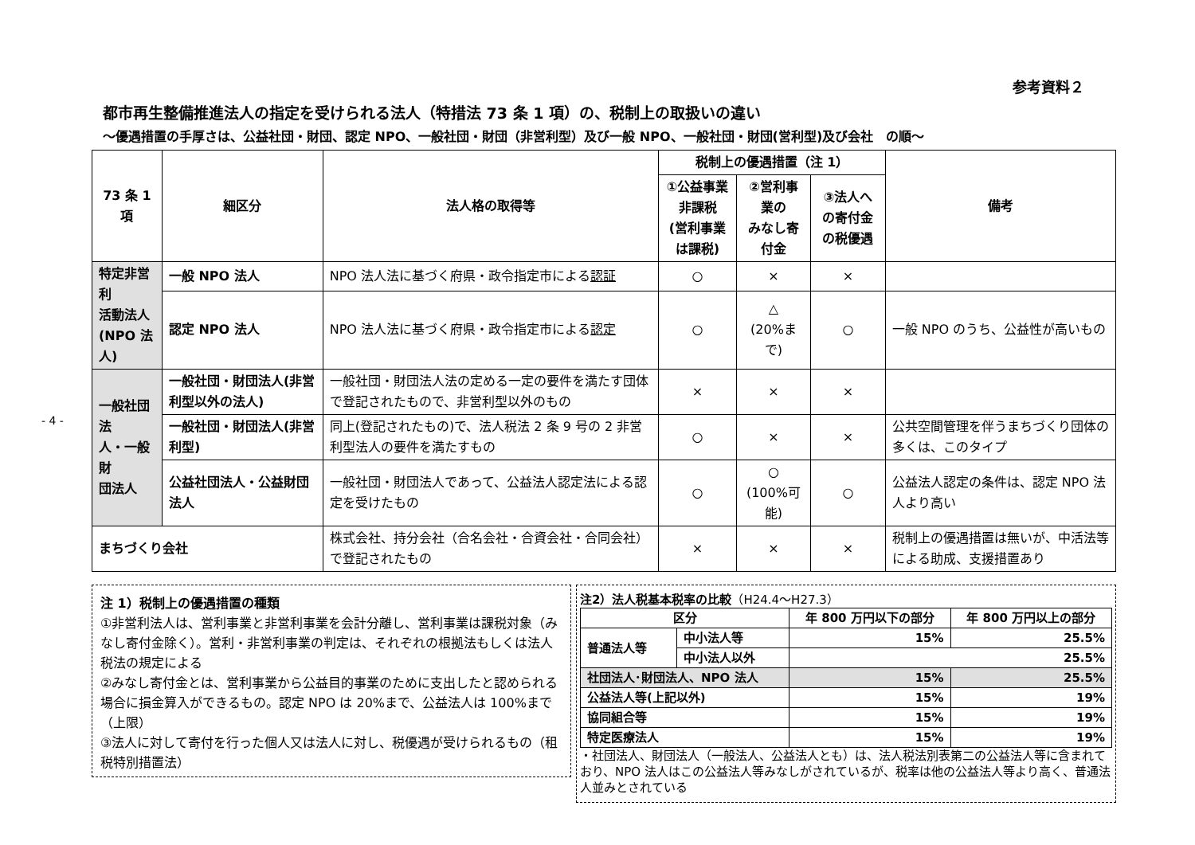- 4 -
参考資料２
都市再生整備推進法人の指定を受けられる法人（特措法 73 条 1 項）の、税制上の取扱いの違い
～優遇措置の手厚さは、公益社団・財団、認定 NPO、一般社団・財団（非営利型）及び一般 NPO、一般社団・財団(営利型)及び会社　の順～
| 73 条 1 項 | 細区分 | 法人格の取得等 | 税制上の優遇措置（注 1） | | | 備考 |
| --- | --- | --- | --- | --- | --- | --- |
| | | | ①公益事業非課税 (営利事業は課税) | ②営利事業の みなし寄付金 | ③法人への寄付金 の税優遇 | |
| 特定非営利 活動法人 (NPO 法人) | 一般 NPO 法人 | NPO 法人法に基づく府県・政令指定市による 認証 | ○ | × | × | |
| | 認定 NPO 法人 | NPO 法人法に基づく府県・政令指定市による 認定 | ○ | △ (20%まで) | ○ | 一般 NPO のうち、公益性が高いもの |
| 一般社団法 人・一般財 団法人 | 一般社団・財団法人(非営利型以外の法人) | 一般社団・財団法人法の定める一定の要件を満たす団体で登記されたもので、非営利型以外のもの | × | × | × | |
| | 一般社団・財団法人(非営利型) | 同上(登記されたもの)で、法人税法 2 条 9 号の 2 非営利型法人の要件を満たすもの | ○ | × | × | 公共空間管理を伴うまちづくり団体の多くは、このタイプ |
| | 公益社団法人・公益財団法人 | 一般社団・財団法人であって、公益法人認定法による認定を受けたもの | ○ | ○ (100%可能) | ○ | 公益法人認定の条件は、認定 NPO 法人より高い |
| まちづくり会社 | | 株式会社、持分会社（合名会社・合資会社・合同会社）で登記されたもの | × | × | × | 税制上の優遇措置は無いが、中活法等による助成、支援措置あり |
注 1）税制上の優遇措置の種類
①非営利法人は、営利事業と非営利事業を会計分離し、営利事業は課税対象（みなし寄付金除く）。営利・非営利事業の判定は、それぞれの根拠法もしくは法人税法の規定による
②みなし寄付金とは、営利事業から公益目的事業のために支出したと認められる場合に損金算入ができるもの。認定 NPO は 20%まで、公益法人は 100%まで（上限）
③法人に対して寄付を行った個人又は法人に対し、税優遇が受けられるもの（租税特別措置法）
注2）法人税基本税率の比較（H24.4～H27.3）
| 区分 | | 年 800 万円以下の部分 | 年 800 万円以上の部分 |
| 普通法人等 | 中小法人等 | 15% | 25.5% |
| | 中小法人以外 | 25.5% | |
| 社団法人･財団法人、NPO 法人 | | 15% | 25.5% |
| 公益法人等(上記以外) | | 15% | 19% |
| 協同組合等 | | 15% | 19% |
| 特定医療法人 | | 15% | 19% |
・社団法人、財団法人（一般法人、公益法人とも）は、法人税法別表第二の公益法人等に含まれており、NPO 法人はこの公益法人等みなしがされているが、税率は他の公益法人等より高く、普通法人並みとされている